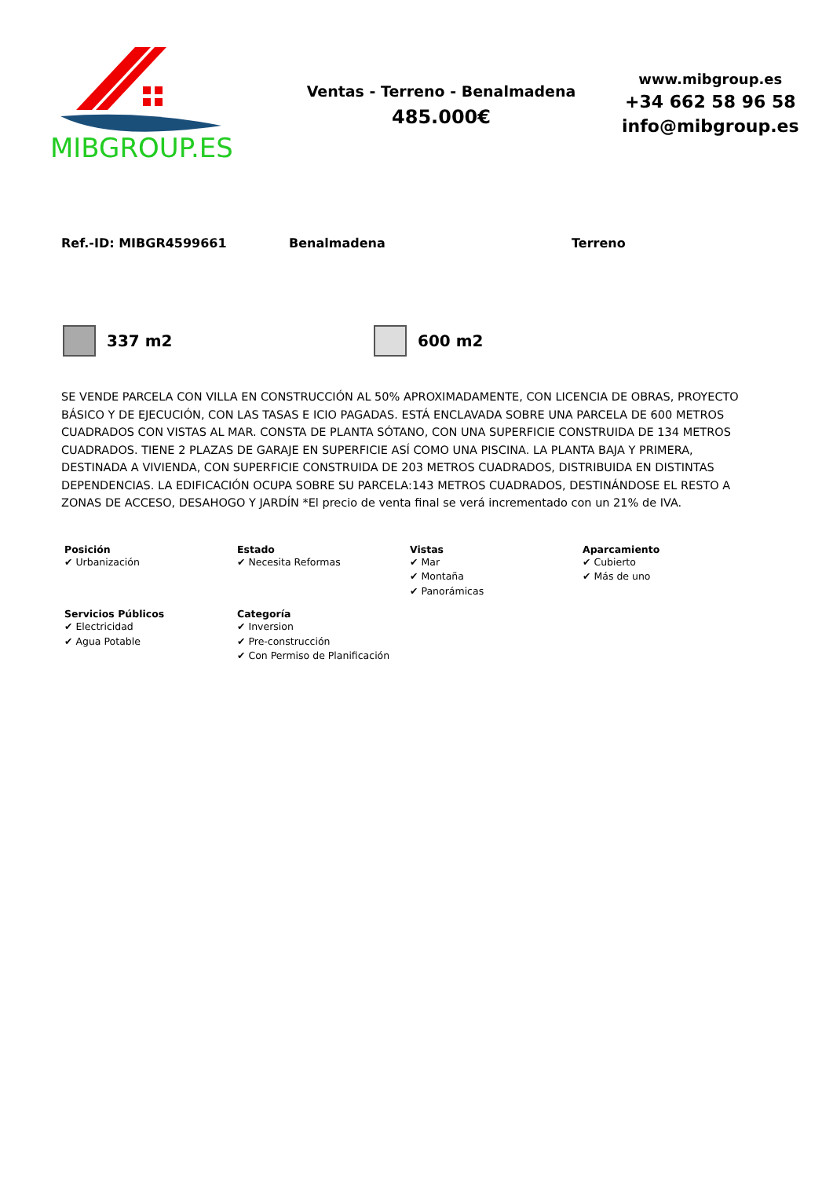MIBGROUP.ES
Ventas - Terreno - Benalmadena
485.000€
www.mibgroup.es
+34 662 58 96 58
info@mibgroup.es
Ref.-ID: MIBGR4599661 Benalmadena Terreno
337 m2 600 m2
SE VENDE PARCELA CON VILLA EN CONSTRUCCIÓN AL 50% APROXIMADAMENTE, CON LICENCIA DE OBRAS, PROYECTO BÁSICO Y DE EJECUCIÓN, CON LAS TASAS E ICIO PAGADAS. ESTÁ ENCLAVADA SOBRE UNA PARCELA DE 600 METROS CUADRADOS CON VISTAS AL MAR. CONSTA DE PLANTA SÓTANO, CON UNA SUPERFICIE CONSTRUIDA DE 134 METROS CUADRADOS. TIENE 2 PLAZAS DE GARAJE EN SUPERFICIE ASÍ COMO UNA PISCINA. LA PLANTA BAJA Y PRIMERA, DESTINADA A VIVIENDA, CON SUPERFICIE CONSTRUIDA DE 203 METROS CUADRADOS, DISTRIBUIDA EN DISTINTAS DEPENDENCIAS. LA EDIFICACIÓN OCUPA SOBRE SU PARCELA:143 METROS CUADRADOS, DESTINÁNDOSE EL RESTO A ZONAS DE ACCESO, DESAHOGO Y JARDÍN *El precio de venta final se verá incrementado con un 21% de IVA.
Posición
✔ Urbanización
Estado
✔ Necesita Reformas
Vistas
✔ Mar
✔ Montaña
✔ Panorámicas
Aparcamiento
✔ Cubierto
✔ Más de uno
Servicios Públicos
✔ Electricidad
✔ Agua Potable
Categoría
✔ Inversion
✔ Pre-construcción
✔ Con Permiso de Planificación